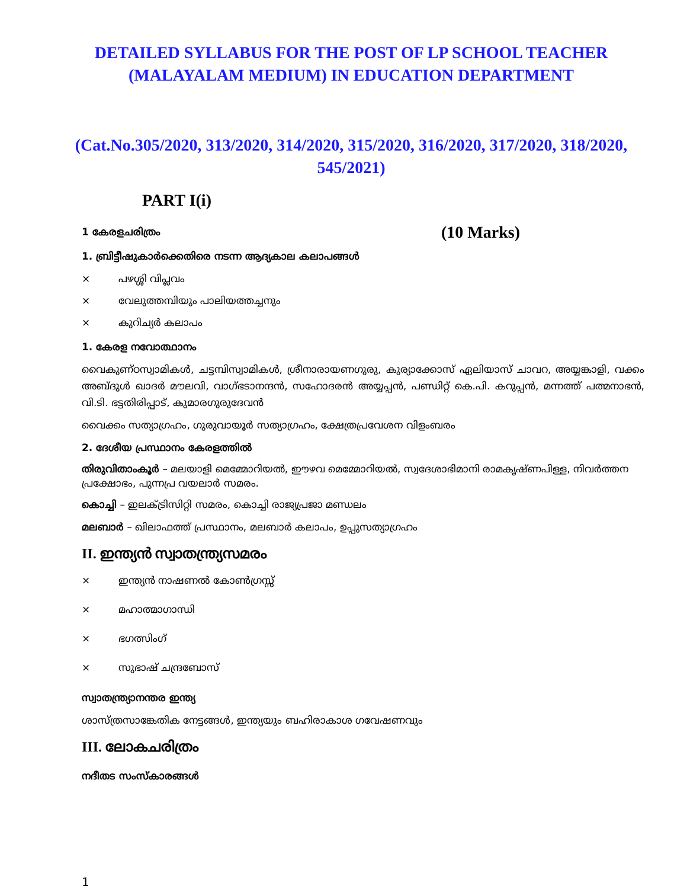DETAILED SYLLABUS FOR THE POST OF LP SCHOOL TEACHER
(MALAYALAM MEDIUM) IN EDUCATION DEPARTMENT
(Cat.No.305/2020, 313/2020, 314/2020, 315/2020, 316/2020, 317/2020, 318/2020, 545/2021)
PART I(i)
1 കേരളചരിത്രം (10 Marks)
1. ബ്രിട്ടീഷുകാർക്കെതിരെ നടന്ന ആദ്യകാല കലാപങ്ങൾ
× പഴശ്ശി വിപ്ലവം
× വേലുത്തമ്പിയും പാലിയത്തച്ചനും
× കുറിച്യർ കലാപം
1. കേരള നവോത്ഥാനം
വൈകുണ്ഠസ്വാമികൾ, ചട്ടമ്പിസ്വാമികൾ, ശ്രീനാരായണഗുരു, കുര്യാക്കോസ് ഏലിയാസ് ചാവറ, അയ്യങ്കാളി, വക്കം അബ്ദുൾ ഖാദർ മൗലവി, വാഗ്ഭടാനന്ദൻ, സഹോദരൻ അയ്യപ്പൻ, പണ്ഡിറ്റ് കെ.പി. കറുപ്പൻ, മന്നത്ത് പത്മനാഭൻ, വി.ടി. ഭട്ടതിരിപ്പാട്, കുമാരഗുരുദേവൻ
വൈക്കം സത്യാഗ്രഹം, ഗുരുവായൂർ സത്യാഗ്രഹം, ക്ഷേത്രപ്രവേശന വിളംബരം
2. ദേശീയ പ്രസ്ഥാനം കേരളത്തിൽ
തിരുവിതാംകൂർ – മലയാളി മെമ്മോറിയൽ, ഈഴവ മെമ്മോറിയൽ, സ്വദേശാഭിമാനി രാമകൃഷ്ണപിള്ള, നിവർത്തന പ്രക്ഷോഭം, പുന്നപ്ര വയലാർ സമരം.
കൊച്ചി – ഇലക്ട്രിസിറ്റി സമരം, കൊച്ചി രാജ്യപ്രജാ മണ്ഡലം
മലബാർ – ഖിലാഫത്ത് പ്രസ്ഥാനം, മലബാർ കലാപം, ഉപ്പുസത്യാഗ്രഹം
II. ഇന്ത്യൻ സ്വാതന്ത്ര്യസമരം
× ഇന്ത്യൻ നാഷണൽ കോൺഗ്രസ്സ്
× മഹാത്മാഗാന്ധി
× ഭഗത്സിംഗ്
× സുഭാഷ് ചന്ദ്രബോസ്
സ്വാതന്ത്ര്യാനന്തര ഇന്ത്യ
ശാസ്ത്രസാങ്കേതിക നേട്ടങ്ങൾ, ഇന്ത്യയും ബഹിരാകാശ ഗവേഷണവും
III. ലോകചരിത്രം
നദീതട സംസ്കാരങ്ങൾ
1